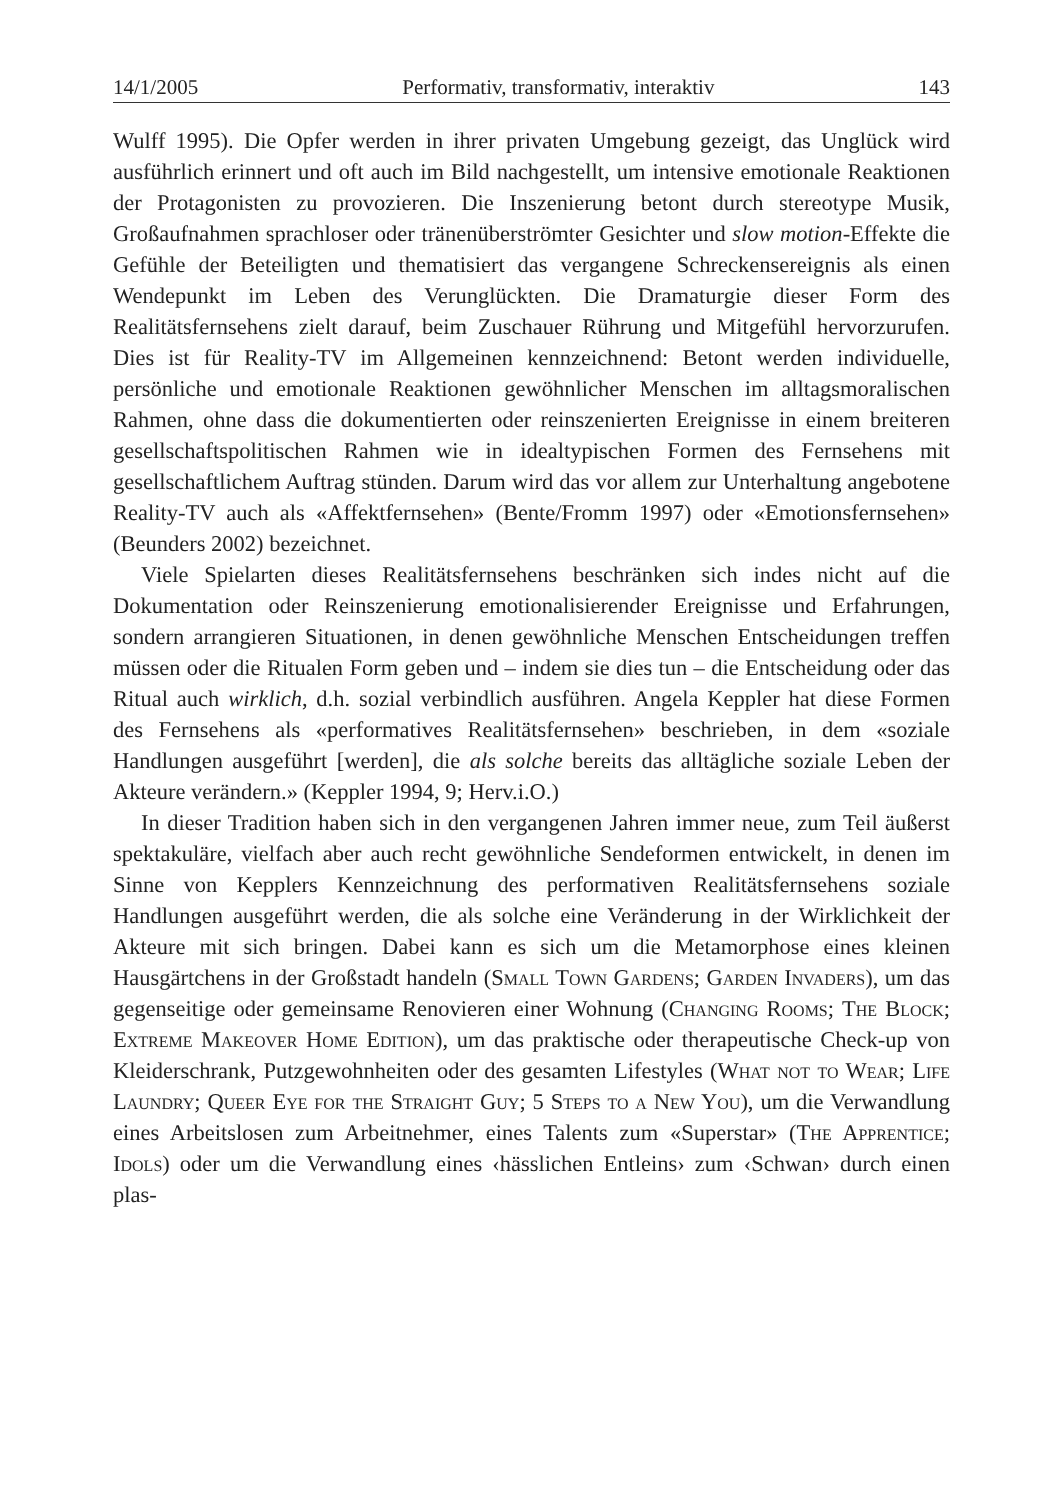14/1/2005 Performativ, transformativ, interaktiv 143
Wulff 1995). Die Opfer werden in ihrer privaten Umgebung gezeigt, das Unglück wird ausführlich erinnert und oft auch im Bild nachgestellt, um intensive emotionale Reaktionen der Protagonisten zu provozieren. Die Inszenierung betont durch stereotype Musik, Großaufnahmen sprachloser oder tränenüberströmter Gesichter und slow motion-Effekte die Gefühle der Beteiligten und thematisiert das vergangene Schreckensereignis als einen Wendepunkt im Leben des Verunglückten. Die Dramaturgie dieser Form des Realitätsfernsehens zielt darauf, beim Zuschauer Rührung und Mitgefühl hervorzurufen. Dies ist für Reality-TV im Allgemeinen kennzeichnend: Betont werden individuelle, persönliche und emotionale Reaktionen gewöhnlicher Menschen im alltagsmoralischen Rahmen, ohne dass die dokumentierten oder reinszenierten Ereignisse in einem breiteren gesellschaftspolitischen Rahmen wie in idealtypischen Formen des Fernsehens mit gesellschaftlichem Auftrag stünden. Darum wird das vor allem zur Unterhaltung angebotene Reality-TV auch als «Affektfernsehen» (Bente/Fromm 1997) oder «Emotionsfernsehen» (Beunders 2002) bezeichnet.
Viele Spielarten dieses Realitätsfernsehens beschränken sich indes nicht auf die Dokumentation oder Reinszenierung emotionalisierender Ereignisse und Erfahrungen, sondern arrangieren Situationen, in denen gewöhnliche Menschen Entscheidungen treffen müssen oder die Ritualen Form geben und – indem sie dies tun – die Entscheidung oder das Ritual auch wirklich, d.h. sozial verbindlich ausführen. Angela Keppler hat diese Formen des Fernsehens als «performatives Realitätsfernsehen» beschrieben, in dem «soziale Handlungen ausgeführt [werden], die als solche bereits das alltägliche soziale Leben der Akteure verändern.» (Keppler 1994, 9; Herv.i.O.)
In dieser Tradition haben sich in den vergangenen Jahren immer neue, zum Teil äußerst spektakuläre, vielfach aber auch recht gewöhnliche Sendeformen entwickelt, in denen im Sinne von Kepplers Kennzeichnung des performativen Realitätsfernsehens soziale Handlungen ausgeführt werden, die als solche eine Veränderung in der Wirklichkeit der Akteure mit sich bringen. Dabei kann es sich um die Metamorphose eines kleinen Hausgärtchens in der Großstadt handeln (Small Town Gardens; Garden Invaders), um das gegenseitige oder gemeinsame Renovieren einer Wohnung (Changing Rooms; The Block; Extreme Makeover Home Edition), um das praktische oder therapeutische Check-up von Kleiderschrank, Putzgewohnheiten oder des gesamten Lifestyles (What not to Wear; Life Laundry; Queer Eye for the Straight Guy; 5 Steps to a New You), um die Verwandlung eines Arbeitslosen zum Arbeitnehmer, eines Talents zum «Superstar» (The Apprentice; Idols) oder um die Verwandlung eines ‹hässlichen Entleins› zum ‹Schwan› durch einen plas-